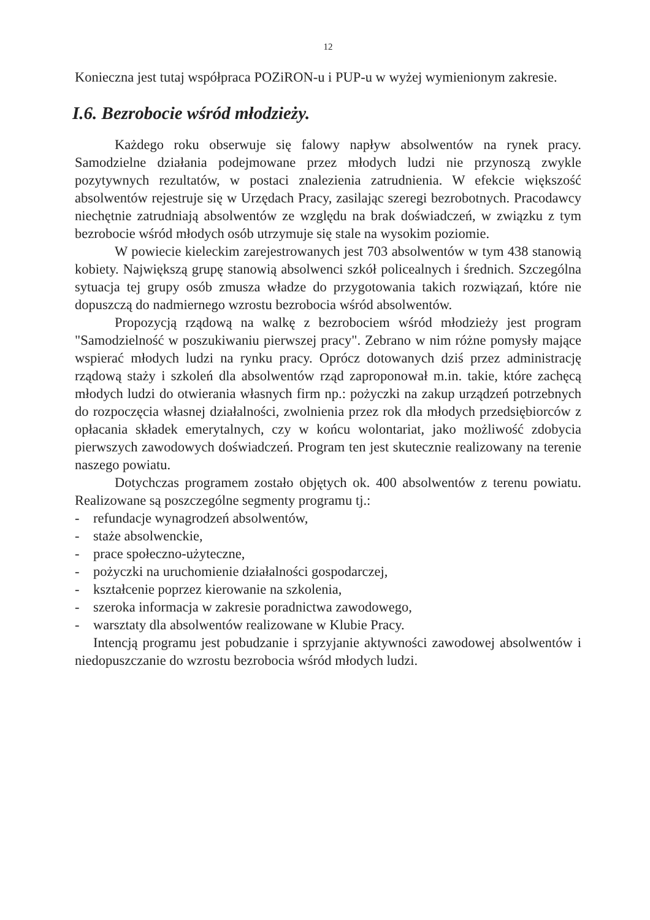12
Konieczna jest tutaj współpraca POZiRON-u i PUP-u w wyżej wymienionym zakresie.
I.6. Bezrobocie wśród młodzieży.
Każdego roku obserwuje się falowy napływ absolwentów na rynek pracy. Samodzielne działania podejmowane przez młodych ludzi nie przynoszą zwykle pozytywnych rezultatów, w postaci znalezienia zatrudnienia. W efekcie większość absolwentów rejestruje się w Urzędach Pracy, zasilając szeregi bezrobotnych. Pracodawcy niechętnie zatrudniają absolwentów ze względu na brak doświadczeń, w związku z tym bezrobocie wśród młodych osób utrzymuje się stale na wysokim poziomie.
W powiecie kieleckim zarejestrowanych jest 703 absolwentów w tym 438 stanowią kobiety. Największą grupę stanowią absolwenci szkół policealnych i średnich. Szczególna sytuacja tej grupy osób zmusza władze do przygotowania takich rozwiązań, które nie dopuszczą do nadmiernego wzrostu bezrobocia wśród absolwentów.
Propozycją rządową na walkę z bezrobociem wśród młodzieży jest program "Samodzielność w poszukiwaniu pierwszej pracy". Zebrano w nim różne pomysły mające wspierać młodych ludzi na rynku pracy. Oprócz dotowanych dziś przez administrację rządową staży i szkoleń dla absolwentów rząd zaproponował m.in. takie, które zachęcą młodych ludzi do otwierania własnych firm np.: pożyczki na zakup urządzeń potrzebnych do rozpoczęcia własnej działalności, zwolnienia przez rok dla młodych przedsiębiorców z opłacania składek emerytalnych, czy w końcu wolontariat, jako możliwość zdobycia pierwszych zawodowych doświadczeń. Program ten jest skutecznie realizowany na terenie naszego powiatu.
Dotychczas programem zostało objętych ok. 400 absolwentów z terenu powiatu. Realizowane są poszczególne segmenty programu tj.:
- refundacje wynagrodzeń absolwentów,
- staże absolwenckie,
- prace społeczno-użyteczne,
- pożyczki na uruchomienie działalności gospodarczej,
- kształcenie poprzez kierowanie na szkolenia,
- szeroka informacja w zakresie poradnictwa zawodowego,
- warsztaty dla absolwentów realizowane w Klubie Pracy.
Intencją programu jest pobudzanie i sprzyjanie aktywności zawodowej absolwentów i niedopuszczanie do wzrostu bezrobocia wśród młodych ludzi.